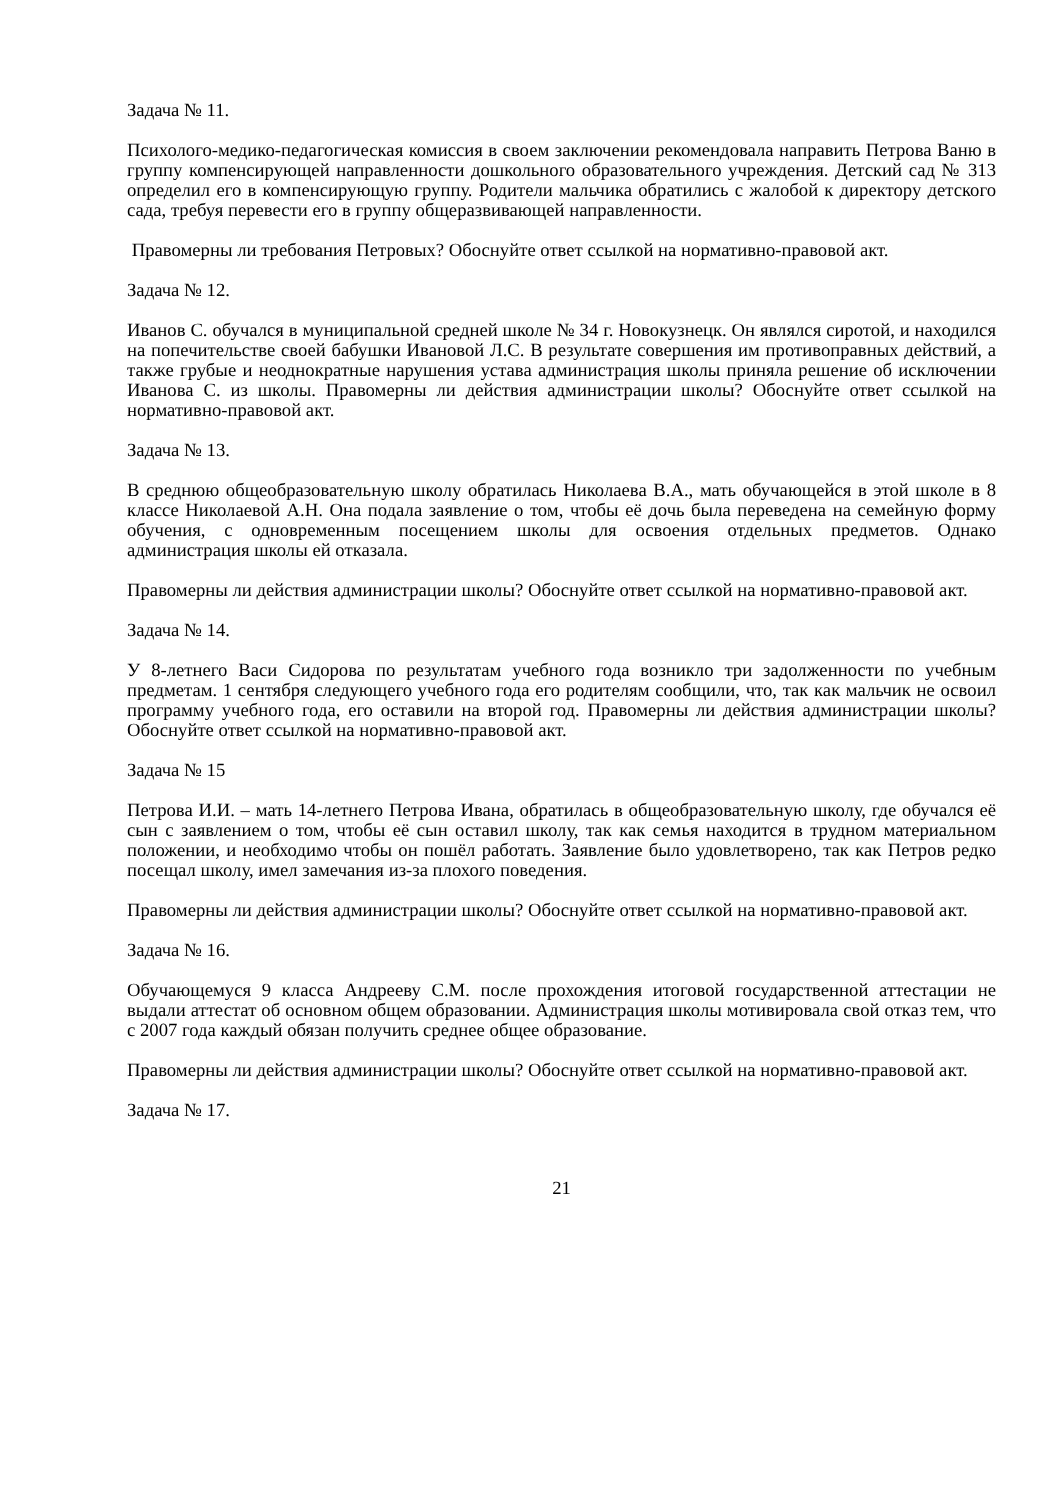Задача № 11.
Психолого-медико-педагогическая комиссия в своем заключении рекомендовала направить Петрова Ваню в группу компенсирующей направленности дошкольного образовательного учреждения. Детский сад № 313 определил его в компенсирующую группу. Родители мальчика обратились с жалобой к директору детского сада, требуя перевести его в группу общеразвивающей направленности.
Правомерны ли требования Петровых? Обоснуйте ответ ссылкой на нормативно-правовой акт.
Задача № 12.
Иванов С. обучался в муниципальной средней школе № 34 г. Новокузнецк. Он являлся сиротой, и находился на попечительстве своей бабушки Ивановой Л.С. В результате совершения им противоправных действий, а также грубые и неоднократные нарушения устава администрация школы приняла решение об исключении Иванова С. из школы. Правомерны ли действия администрации школы? Обоснуйте ответ ссылкой на нормативно-правовой акт.
Задача № 13.
В среднюю общеобразовательную школу обратилась Николаева В.А., мать обучающейся в этой школе в 8 классе Николаевой А.Н. Она подала заявление о том, чтобы её дочь была переведена на семейную форму обучения, с одновременным посещением школы для освоения отдельных предметов. Однако администрация школы ей отказала.
Правомерны ли действия администрации школы? Обоснуйте ответ ссылкой на нормативно-правовой акт.
Задача № 14.
У 8-летнего Васи Сидорова по результатам учебного года возникло три задолженности по учебным предметам. 1 сентября следующего учебного года его родителям сообщили, что, так как мальчик не освоил программу учебного года, его оставили на второй год. Правомерны ли действия администрации школы? Обоснуйте ответ ссылкой на нормативно-правовой акт.
Задача № 15
Петрова И.И. – мать 14-летнего Петрова Ивана, обратилась в общеобразовательную школу, где обучался её сын с заявлением о том, чтобы её сын оставил школу, так как семья находится в трудном материальном положении, и необходимо чтобы он пошёл работать. Заявление было удовлетворено, так как Петров редко посещал школу, имел замечания из-за плохого поведения.
Правомерны ли действия администрации школы? Обоснуйте ответ ссылкой на нормативно-правовой акт.
Задача № 16.
Обучающемуся 9 класса Андрееву С.М. после прохождения итоговой государственной аттестации не выдали аттестат об основном общем образовании. Администрация школы мотивировала свой отказ тем, что с 2007 года каждый обязан получить среднее общее образование.
Правомерны ли действия администрации школы? Обоснуйте ответ ссылкой на нормативно-правовой акт.
Задача № 17.
21